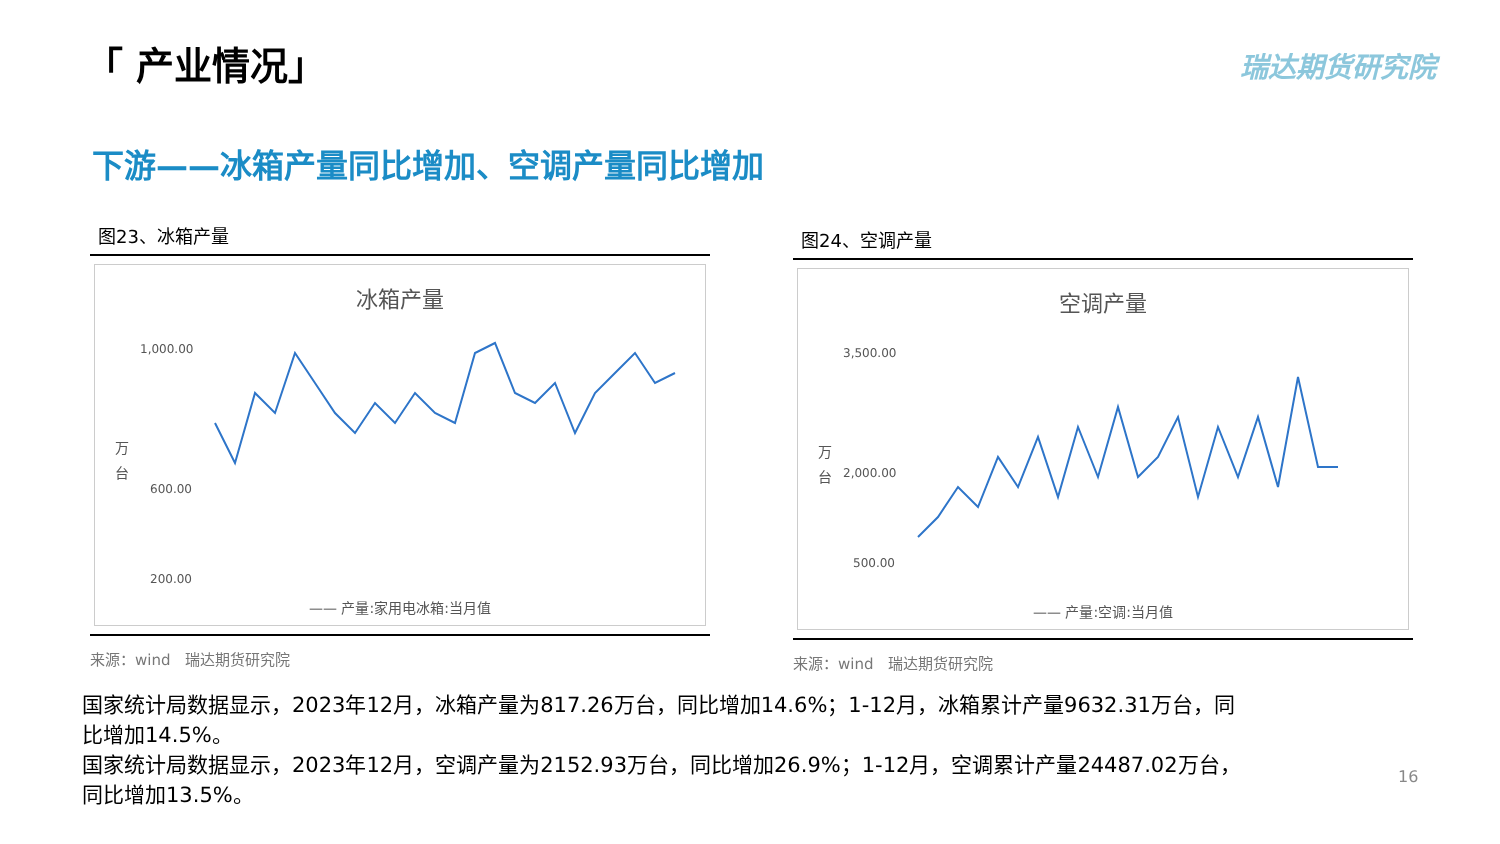「 产业情况」 瑞达期货研究院
下游——冰箱产量同比增加、空调产量同比增加
图23、冰箱产量
冰箱产量
万
台
1,000.00
600.00
200.00
—— 产量:家用电冰箱:当月值
来源：wind　瑞达期货研究院
图24、空调产量
空调产量
万
台
3,500.00
2,000.00
500.00
—— 产量:空调:当月值
来源：wind　瑞达期货研究院
国家统计局数据显示，2023年12月，冰箱产量为817.26万台，同比增加14.6%；1-12月，冰箱累计产量9632.31万台，同比增加14.5%。
国家统计局数据显示，2023年12月，空调产量为2152.93万台，同比增加26.9%；1-12月，空调累计产量24487.02万台，同比增加13.5%。
16